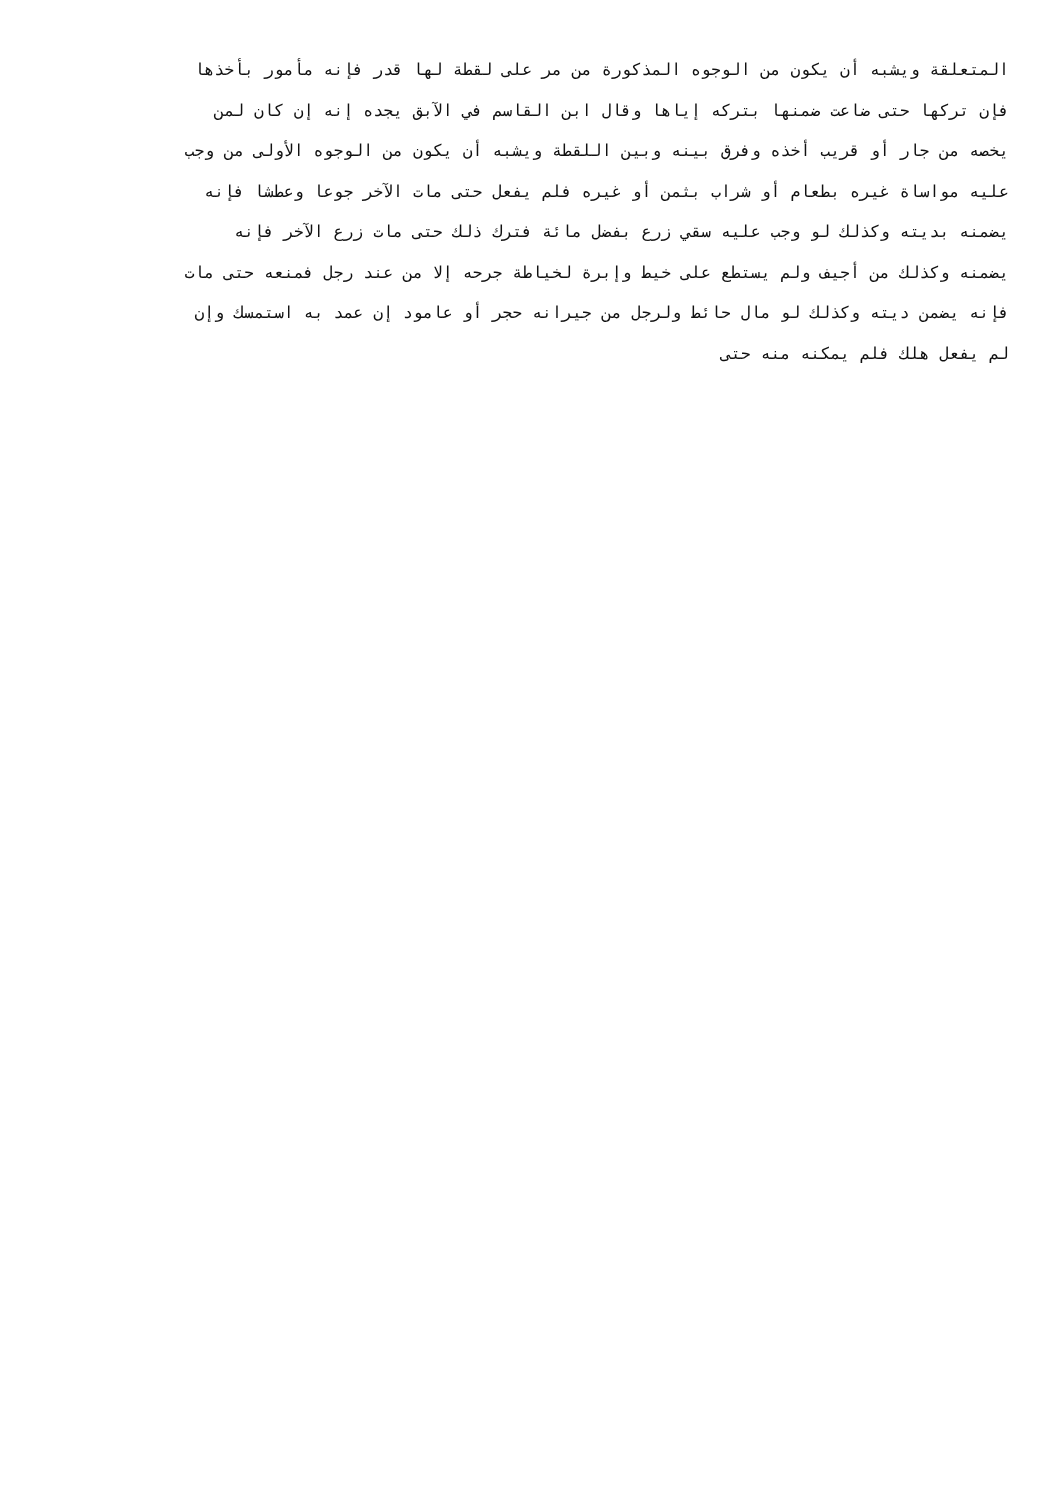المتعلقة ويشبه أن يكون من الوجوه المذكورة من مر على لقطة لها قدر فإنه مأمور بأخذها
فإن تركها حتى ضاعت ضمنها بتركه إياها وقال ابن القاسم في الآبق يجده إنه إن كان لمن
يخصه من جار أو قريب أخذه وفرق بينه وبين اللقطة ويشبه أن يكون من الوجوه الأولى من وجب
عليه مواساة غيره بطعام أو شراب بثمن أو غيره فلم يفعل حتى مات الآخر جوعا وعطشا فإنه
يضمنه بديته وكذلك لو وجب عليه سقي زرع بفضل مائة فترك ذلك حتى مات زرع الآخر فإنه
يضمنه وكذلك من أجيف ولم يستطع على خيط وإبرة لخياطة جرحه إلا من عند رجل فمنعه حتى مات
فإنه يضمن ديته وكذلك لو مال حائط ولرجل من جيرانه حجر أو عامود إن عمد به استمسك وإن
لم يفعل هلك فلم يمكنه منه حتى